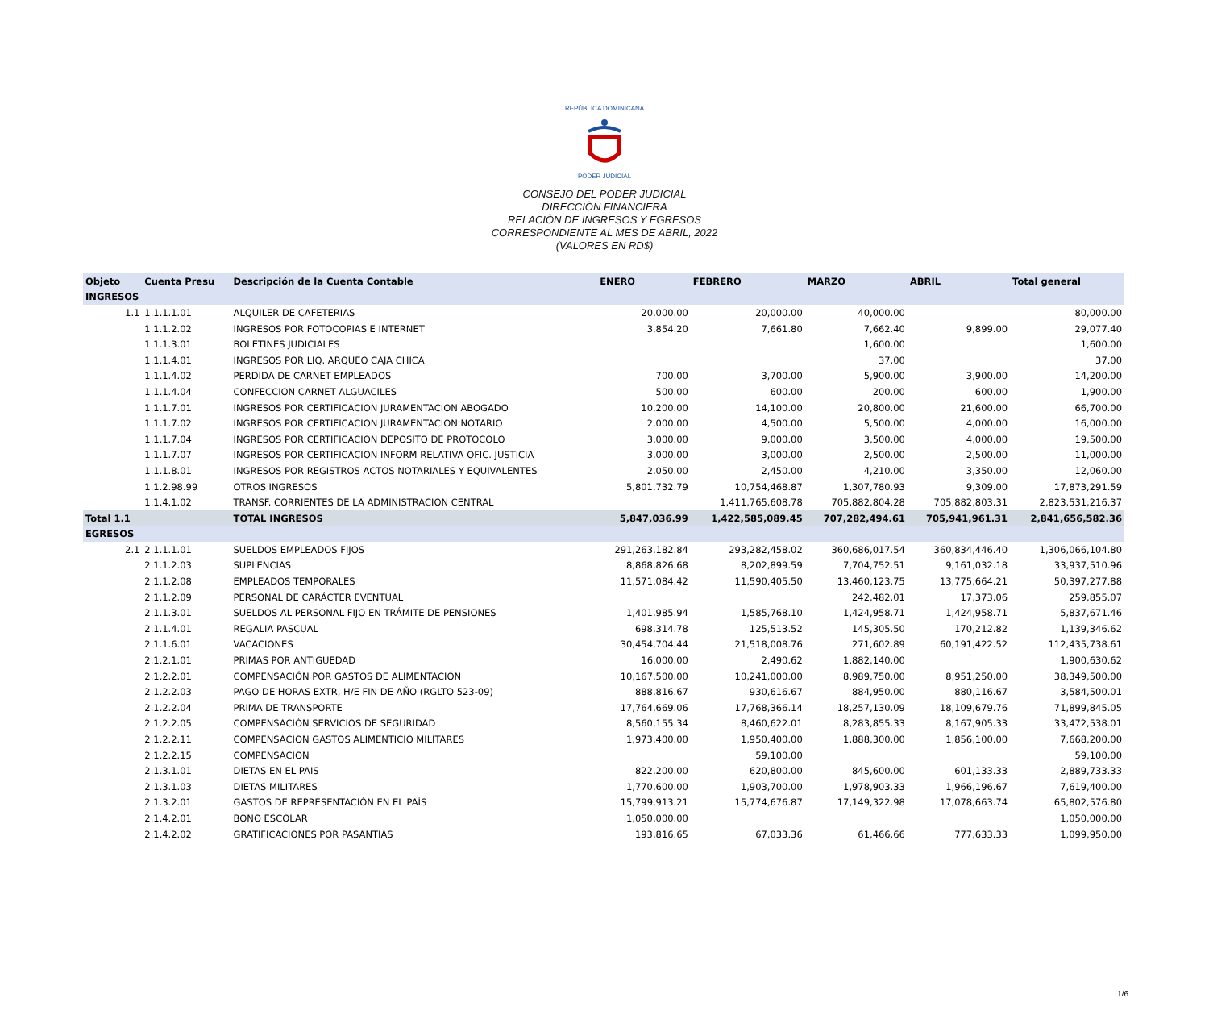REPÚBLICA DOMINICANA
PODER JUDICIAL
CONSEJO DEL PODER JUDICIAL
DIRECCIÒN FINANCIERA
RELACIÒN DE INGRESOS Y EGRESOS
CORRESPONDIENTE AL MES DE ABRIL, 2022
(VALORES EN RD$)
| Objeto | Cuenta Presu | Descripción de la Cuenta Contable | ENERO | FEBRERO | MARZO | ABRIL | Total general |
| --- | --- | --- | --- | --- | --- | --- | --- |
| INGRESOS | | | | | | | |
| 1.1 | 1.1.1.1.01 | ALQUILER DE CAFETERIAS | 20,000.00 | 20,000.00 | 40,000.00 | | 80,000.00 |
| | 1.1.1.2.02 | INGRESOS POR FOTOCOPIAS E INTERNET | 3,854.20 | 7,661.80 | 7,662.40 | 9,899.00 | 29,077.40 |
| | 1.1.1.3.01 | BOLETINES JUDICIALES | | | 1,600.00 | | 1,600.00 |
| | 1.1.1.4.01 | INGRESOS POR LIQ. ARQUEO CAJA CHICA | | | 37.00 | | 37.00 |
| | 1.1.1.4.02 | PERDIDA DE CARNET EMPLEADOS | 700.00 | 3,700.00 | 5,900.00 | 3,900.00 | 14,200.00 |
| | 1.1.1.4.04 | CONFECCION CARNET ALGUACILES | 500.00 | 600.00 | 200.00 | 600.00 | 1,900.00 |
| | 1.1.1.7.01 | INGRESOS POR CERTIFICACION JURAMENTACION ABOGADO | 10,200.00 | 14,100.00 | 20,800.00 | 21,600.00 | 66,700.00 |
| | 1.1.1.7.02 | INGRESOS POR CERTIFICACION JURAMENTACION NOTARIO | 2,000.00 | 4,500.00 | 5,500.00 | 4,000.00 | 16,000.00 |
| | 1.1.1.7.04 | INGRESOS POR CERTIFICACION DEPOSITO DE PROTOCOLO | 3,000.00 | 9,000.00 | 3,500.00 | 4,000.00 | 19,500.00 |
| | 1.1.1.7.07 | INGRESOS POR CERTIFICACION INFORM RELATIVA OFIC. JUSTICIA | 3,000.00 | 3,000.00 | 2,500.00 | 2,500.00 | 11,000.00 |
| | 1.1.1.8.01 | INGRESOS POR REGISTROS ACTOS NOTARIALES Y EQUIVALENTES | 2,050.00 | 2,450.00 | 4,210.00 | 3,350.00 | 12,060.00 |
| | 1.1.2.98.99 | OTROS INGRESOS | 5,801,732.79 | 10,754,468.87 | 1,307,780.93 | 9,309.00 | 17,873,291.59 |
| | 1.1.4.1.02 | TRANSF. CORRIENTES DE LA ADMINISTRACION CENTRAL | | 1,411,765,608.78 | 705,882,804.28 | 705,882,803.31 | 2,823,531,216.37 |
| Total 1.1 | | TOTAL INGRESOS | 5,847,036.99 | 1,422,585,089.45 | 707,282,494.61 | 705,941,961.31 | 2,841,656,582.36 |
| EGRESOS | | | | | | | |
| 2.1 | 2.1.1.1.01 | SUELDOS EMPLEADOS FIJOS | 291,263,182.84 | 293,282,458.02 | 360,686,017.54 | 360,834,446.40 | 1,306,066,104.80 |
| | 2.1.1.2.03 | SUPLENCIAS | 8,868,826.68 | 8,202,899.59 | 7,704,752.51 | 9,161,032.18 | 33,937,510.96 |
| | 2.1.1.2.08 | EMPLEADOS TEMPORALES | 11,571,084.42 | 11,590,405.50 | 13,460,123.75 | 13,775,664.21 | 50,397,277.88 |
| | 2.1.1.2.09 | PERSONAL DE CARÁCTER EVENTUAL | | | 242,482.01 | 17,373.06 | 259,855.07 |
| | 2.1.1.3.01 | SUELDOS AL PERSONAL FIJO EN TRÁMITE DE PENSIONES | 1,401,985.94 | 1,585,768.10 | 1,424,958.71 | 1,424,958.71 | 5,837,671.46 |
| | 2.1.1.4.01 | REGALIA PASCUAL | 698,314.78 | 125,513.52 | 145,305.50 | 170,212.82 | 1,139,346.62 |
| | 2.1.1.6.01 | VACACIONES | 30,454,704.44 | 21,518,008.76 | 271,602.89 | 60,191,422.52 | 112,435,738.61 |
| | 2.1.2.1.01 | PRIMAS POR ANTIGUEDAD | 16,000.00 | 2,490.62 | 1,882,140.00 | | 1,900,630.62 |
| | 2.1.2.2.01 | COMPENSACIÓN POR GASTOS DE ALIMENTACIÓN | 10,167,500.00 | 10,241,000.00 | 8,989,750.00 | 8,951,250.00 | 38,349,500.00 |
| | 2.1.2.2.03 | PAGO DE HORAS EXTR, H/E FIN DE AÑO (RGLTO 523-09) | 888,816.67 | 930,616.67 | 884,950.00 | 880,116.67 | 3,584,500.01 |
| | 2.1.2.2.04 | PRIMA DE TRANSPORTE | 17,764,669.06 | 17,768,366.14 | 18,257,130.09 | 18,109,679.76 | 71,899,845.05 |
| | 2.1.2.2.05 | COMPENSACIÓN SERVICIOS DE SEGURIDAD | 8,560,155.34 | 8,460,622.01 | 8,283,855.33 | 8,167,905.33 | 33,472,538.01 |
| | 2.1.2.2.11 | COMPENSACION GASTOS ALIMENTICIO MILITARES | 1,973,400.00 | 1,950,400.00 | 1,888,300.00 | 1,856,100.00 | 7,668,200.00 |
| | 2.1.2.2.15 | COMPENSACION | | 59,100.00 | | | 59,100.00 |
| | 2.1.3.1.01 | DIETAS EN EL PAIS | 822,200.00 | 620,800.00 | 845,600.00 | 601,133.33 | 2,889,733.33 |
| | 2.1.3.1.03 | DIETAS MILITARES | 1,770,600.00 | 1,903,700.00 | 1,978,903.33 | 1,966,196.67 | 7,619,400.00 |
| | 2.1.3.2.01 | GASTOS DE REPRESENTACIÓN EN EL PAÍS | 15,799,913.21 | 15,774,676.87 | 17,149,322.98 | 17,078,663.74 | 65,802,576.80 |
| | 2.1.4.2.01 | BONO ESCOLAR | 1,050,000.00 | | | | 1,050,000.00 |
| | 2.1.4.2.02 | GRATIFICACIONES POR PASANTIAS | 193,816.65 | 67,033.36 | 61,466.66 | 777,633.33 | 1,099,950.00 |
1/6